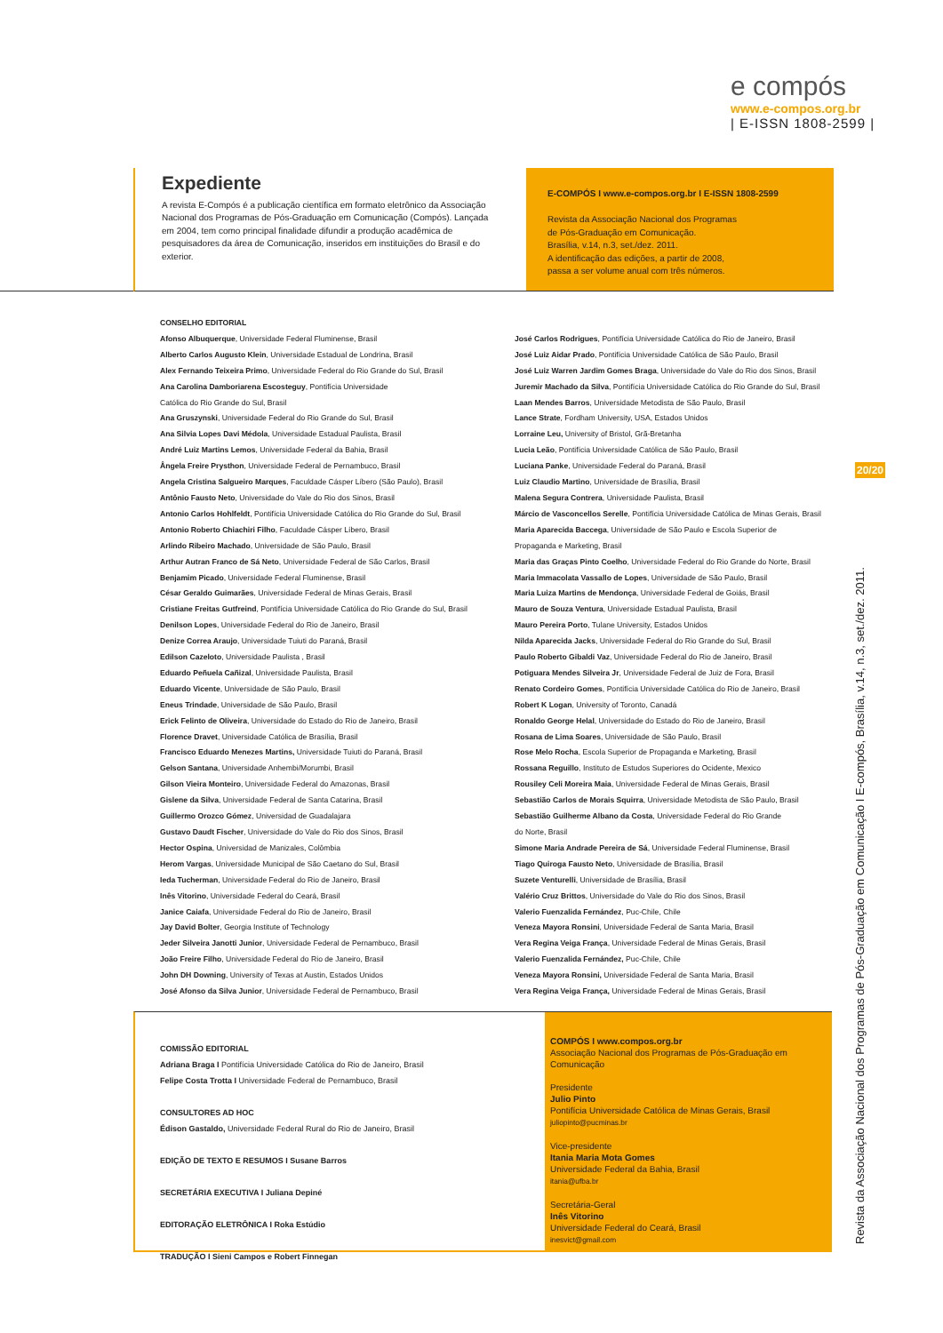e compós
www.e-compos.org.br
| E-ISSN 1808-2599 |
Expediente
A revista E-Compós é a publicação científica em formato eletrônico da Associação Nacional dos Programas de Pós-Graduação em Comunicação (Compós). Lançada em 2004, tem como principal finalidade difundir a produção acadêmica de pesquisadores da área de Comunicação, inseridos em instituições do Brasil e do exterior.
E-COMPÓS I www.e-compos.org.br I E-ISSN 1808-2599
Revista da Associação Nacional dos Programas
de Pós-Graduação em Comunicação.
Brasília, v.14, n.3, set./dez. 2011.
A identificação das edições, a partir de 2008,
passa a ser volume anual com três números.
CONSELHO EDITORIAL
Afonso Albuquerque, Universidade Federal Fluminense, Brasil
Alberto Carlos Augusto Klein, Universidade Estadual de Londrina, Brasil
Alex Fernando Teixeira Primo, Universidade Federal do Rio Grande do Sul, Brasil
Ana Carolina Damboriarena Escosteguy, Pontifícia Universidade
Católica do Rio Grande do Sul, Brasil
Ana Gruszynski, Universidade Federal do Rio Grande do Sul, Brasil
Ana Silvia Lopes Davi Médola, Universidade Estadual Paulista, Brasil
André Luiz Martins Lemos, Universidade Federal da Bahia, Brasil
Ângela Freire Prysthon, Universidade Federal de Pernambuco, Brasil
Angela Cristina Salgueiro Marques, Faculdade Cásper Líbero (São Paulo), Brasil
Antônio Fausto Neto, Universidade do Vale do Rio dos Sinos, Brasil
Antonio Carlos Hohlfeldt, Pontifícia Universidade Católica do Rio Grande do Sul, Brasil
Antonio Roberto Chiachiri Filho, Faculdade Cásper Líbero, Brasil
Arlindo Ribeiro Machado, Universidade de São Paulo, Brasil
Arthur Autran Franco de Sá Neto, Universidade Federal de São Carlos, Brasil
Benjamim Picado, Universidade Federal Fluminense, Brasil
César Geraldo Guimarães, Universidade Federal de Minas Gerais, Brasil
Cristiane Freitas Gutfreind, Pontifícia Universidade Católica do Rio Grande do Sul, Brasil
Denilson Lopes, Universidade Federal do Rio de Janeiro, Brasil
Denize Correa Araujo, Universidade Tuiuti do Paraná, Brasil
Edilson Cazeloto, Universidade Paulista , Brasil
Eduardo Peñuela Cañizal, Universidade Paulista, Brasil
Eduardo Vicente, Universidade de São Paulo, Brasil
Eneus Trindade, Universidade de São Paulo, Brasil
Erick Felinto de Oliveira, Universidade do Estado do Rio de Janeiro, Brasil
Florence Dravet, Universidade Católica de Brasília, Brasil
Francisco Eduardo Menezes Martins, Universidade Tuiuti do Paraná, Brasil
Gelson Santana, Universidade Anhembi/Morumbi, Brasil
Gilson Vieira Monteiro, Universidade Federal do Amazonas, Brasil
Gislene da Silva, Universidade Federal de Santa Catarina, Brasil
Guillermo Orozco Gómez, Universidad de Guadalajara
Gustavo Daudt Fischer, Universidade do Vale do Rio dos Sinos, Brasil
Hector Ospina, Universidad de Manizales, Colômbia
Herom Vargas, Universidade Municipal de São Caetano do Sul, Brasil
Ieda Tucherman, Universidade Federal do Rio de Janeiro, Brasil
Inês Vitorino, Universidade Federal do Ceará, Brasil
Janice Caiafa, Universidade Federal do Rio de Janeiro, Brasil
Jay David Bolter, Georgia Institute of Technology
Jeder Silveira Janotti Junior, Universidade Federal de Pernambuco, Brasil
João Freire Filho, Universidade Federal do Rio de Janeiro, Brasil
John DH Downing, University of Texas at Austin, Estados Unidos
José Afonso da Silva Junior, Universidade Federal de Pernambuco, Brasil
José Carlos Rodrigues, Pontifícia Universidade Católica do Rio de Janeiro, Brasil
José Luiz Aidar Prado, Pontifícia Universidade Católica de São Paulo, Brasil
José Luiz Warren Jardim Gomes Braga, Universidade do Vale do Rio dos Sinos, Brasil
Juremir Machado da Silva, Pontifícia Universidade Católica do Rio Grande do Sul, Brasil
Laan Mendes Barros, Universidade Metodista de São Paulo, Brasil
Lance Strate, Fordham University, USA, Estados Unidos
Lorraine Leu, University of Bristol, Grã-Bretanha
Lucia Leão, Pontifícia Universidade Católica de São Paulo, Brasil
Luciana Panke, Universidade Federal do Paraná, Brasil
Luiz Claudio Martino, Universidade de Brasília, Brasil
Malena Segura Contrera, Universidade Paulista, Brasil
Márcio de Vasconcellos Serelle, Pontifícia Universidade Católica de Minas Gerais, Brasil
Maria Aparecida Baccega, Universidade de São Paulo e Escola Superior de
Propaganda e Marketing, Brasil
Maria das Graças Pinto Coelho, Universidade Federal do Rio Grande do Norte, Brasil
Maria Immacolata Vassallo de Lopes, Universidade de São Paulo, Brasil
Maria Luiza Martins de Mendonça, Universidade Federal de Goiás, Brasil
Mauro de Souza Ventura, Universidade Estadual Paulista, Brasil
Mauro Pereira Porto, Tulane University, Estados Unidos
Nilda Aparecida Jacks, Universidade Federal do Rio Grande do Sul, Brasil
Paulo Roberto Gibaldi Vaz, Universidade Federal do Rio de Janeiro, Brasil
Potiguara Mendes Silveira Jr, Universidade Federal de Juiz de Fora, Brasil
Renato Cordeiro Gomes, Pontifícia Universidade Católica do Rio de Janeiro, Brasil
Robert K Logan, University of Toronto, Canadá
Ronaldo George Helal, Universidade do Estado do Rio de Janeiro, Brasil
Rosana de Lima Soares, Universidade de São Paulo, Brasil
Rose Melo Rocha, Escola Superior de Propaganda e Marketing, Brasil
Rossana Reguillo, Instituto de Estudos Superiores do Ocidente, Mexico
Rousiley Celi Moreira Maia, Universidade Federal de Minas Gerais, Brasil
Sebastião Carlos de Morais Squirra, Universidade Metodista de São Paulo, Brasil
Sebastião Guilherme Albano da Costa, Universidade Federal do Rio Grande
do Norte, Brasil
Simone Maria Andrade Pereira de Sá, Universidade Federal Fluminense, Brasil
Tiago Quiroga Fausto Neto, Universidade de Brasília, Brasil
Suzete Venturelli, Universidade de Brasília, Brasil
Valério Cruz Brittos, Universidade do Vale do Rio dos Sinos, Brasil
Valerio Fuenzalida Fernández, Puc-Chile, Chile
Veneza Mayora Ronsini, Universidade Federal de Santa Maria, Brasil
Vera Regina Veiga França, Universidade Federal de Minas Gerais, Brasil
Valerio Fuenzalida Fernández, Puc-Chile, Chile
Veneza Mayora Ronsini, Universidade Federal de Santa Maria, Brasil
Vera Regina Veiga França, Universidade Federal de Minas Gerais, Brasil
COMISSÃO EDITORIAL
Adriana Braga I Pontifícia Universidade Católica do Rio de Janeiro, Brasil
Felipe Costa Trotta I Universidade Federal de Pernambuco, Brasil
CONSULTORES AD HOC
Édison Gastaldo, Universidade Federal Rural do Rio de Janeiro, Brasil
EDIÇÃO DE TEXTO E RESUMOS I Susane Barros
SECRETÁRIA EXECUTIVA I Juliana Depiné
EDITORAÇÃO ELETRÔNICA I Roka Estúdio
TRADUÇÃO I Sieni Campos e Robert Finnegan
COMPÓS I www.compos.org.br
Associação Nacional dos Programas de Pós-Graduação em Comunicação
Presidente
Julio Pinto
Pontifícia Universidade Católica de Minas Gerais, Brasil
juliopinto@pucminas.br
Vice-presidente
Itania Maria Mota Gomes
Universidade Federal da Bahia, Brasil
itania@ufba.br
Secretária-Geral
Inês Vitorino
Universidade Federal do Ceará, Brasil
inesvict@gmail.com
20/20
Revista da Associação Nacional dos Programas de Pós-Graduação em Comunicação I E-compós, Brasília, v.14, n.3, set./dez. 2011.